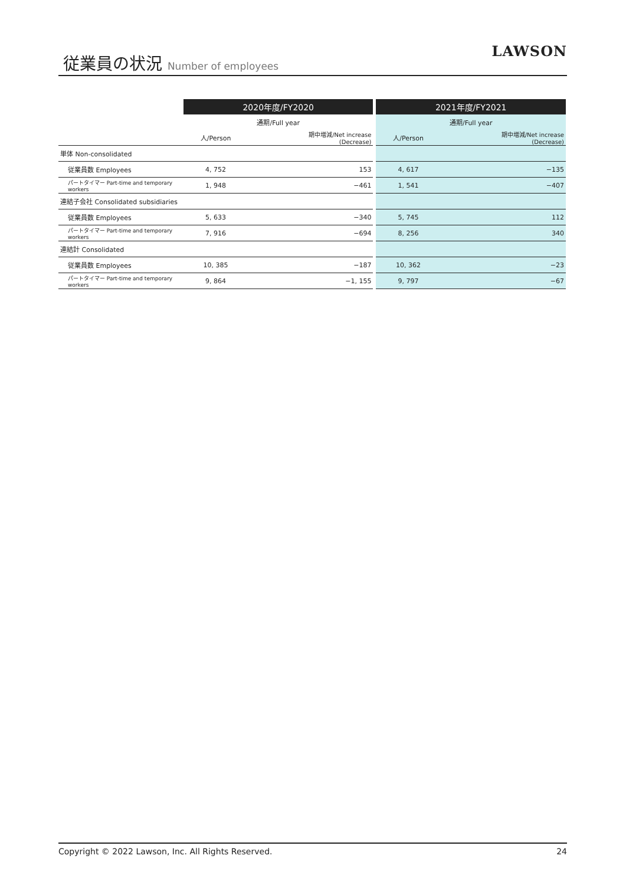従業員の状況 Number of employees LAWSON
| | 2020年度/FY2020 | | | 2021年度/FY2021 | |
| --- | --- | --- | --- | --- | --- |
| | 通期/Full year | | | 通期/Full year | |
| | 人/Person | 期中増減/Net increase (Decrease) | | 人/Person | 期中増減/Net increase (Decrease) |
| 単体 Non-consolidated | | | | | |
| 従業員数 Employees | 4, 752 | 153 | | 4, 617 | −135 |
| パートタイマー Part-time and temporary workers | 1, 948 | −461 | | 1, 541 | −407 |
| 連結子会社 Consolidated subsidiaries | | | | | |
| 従業員数 Employees | 5, 633 | −340 | | 5, 745 | 112 |
| パートタイマー Part-time and temporary workers | 7, 916 | −694 | | 8, 256 | 340 |
| 連結計 Consolidated | | | | | |
| 従業員数 Employees | 10, 385 | −187 | | 10, 362 | −23 |
| パートタイマー Part-time and temporary workers | 9, 864 | −1, 155 | | 9, 797 | −67 |
Copyright © 2022 Lawson, Inc. All Rights Reserved. 24